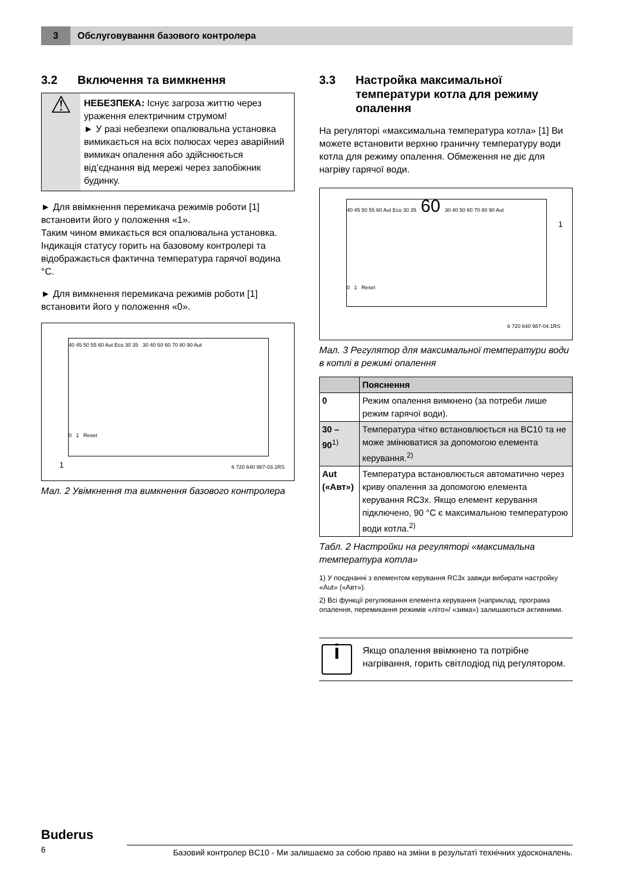3
Обслуговування базового контролера
3.2 Включення та вимкнення
⚠
НЕБЕЗПЕКА: Існує загроза життю через ураження електричним струмом!
► У разі небезпеки опалювальна установка вимикається на всіх полюсах через аварійний вимикач опалення або здійснюється від’єднання від мережі через запобіжник будинку.
► Для ввімкнення перемикача режимів роботи [1] встановити його у положення «1».
Таким чином вмикається вся опалювальна установка. Індикація статусу горить на базовому контролері та відображається фактична температура гарячої водина °C.
► Для вимкнення перемикача режимів роботи [1] встановити його у положення «0».
40 45 50 55 60 Aut Eco 30 35 30 40 50 60 70 80 90 Aut
0 1 Reset
1
6 720 640 987-03.1RS
Мал. 2 Увімкнення та вимкнення базового контролера
3.3 Настройка максимальної температури котла для режиму опалення
На регуляторі «максимальна температура котла» [1] Ви можете встановити верхню граничну температуру води котла для режиму опалення. Обмеження не діє для нагріву гарячої води.
40 45 50 55 60 Aut Eco 30 35 60 30 40 50 60 70 80 90 Aut
0 1 Reset
1
6 720 640 987-04.1RS
Мал. 3 Регулятор для максимальної температури води в котлі в режимі опалення
| | Пояснення |
| --- | --- |
| 0 | Режим опалення вимкнено (за потреби лише режим гарячої води). |
| 30 – 90<sup>1)</sup> | Температура чітко встановлюється на BC10 та не може змінюватися за допомогою елемента керування.<sup>2)</sup> |
| Aut («Авт») | Температура встановлюється автоматично через криву опалення за допомогою елемента керування RC3x. Якщо елемент керування підключено, 90 °C є максимальною температурою води котла.<sup>2)</sup> |
Табл. 2 Настройки на регуляторі «максимальна температура котла»
1) У поєднанні з елементом керування RC3x завжди вибирати настройку «Aut» («Авт»).
2) Всі функції регулювання елемента керування (наприклад, програма опалення, перемикання режимів «літо»/ «зима») залишаються активними.
i
Якщо опалення ввімкнено та потрібне нагрівання, горить світлодіод під регулятором.
Buderus
6 Базовий контролер BC10 - Ми залишаємо за собою право на зміни в результаті технічних удосконалень.